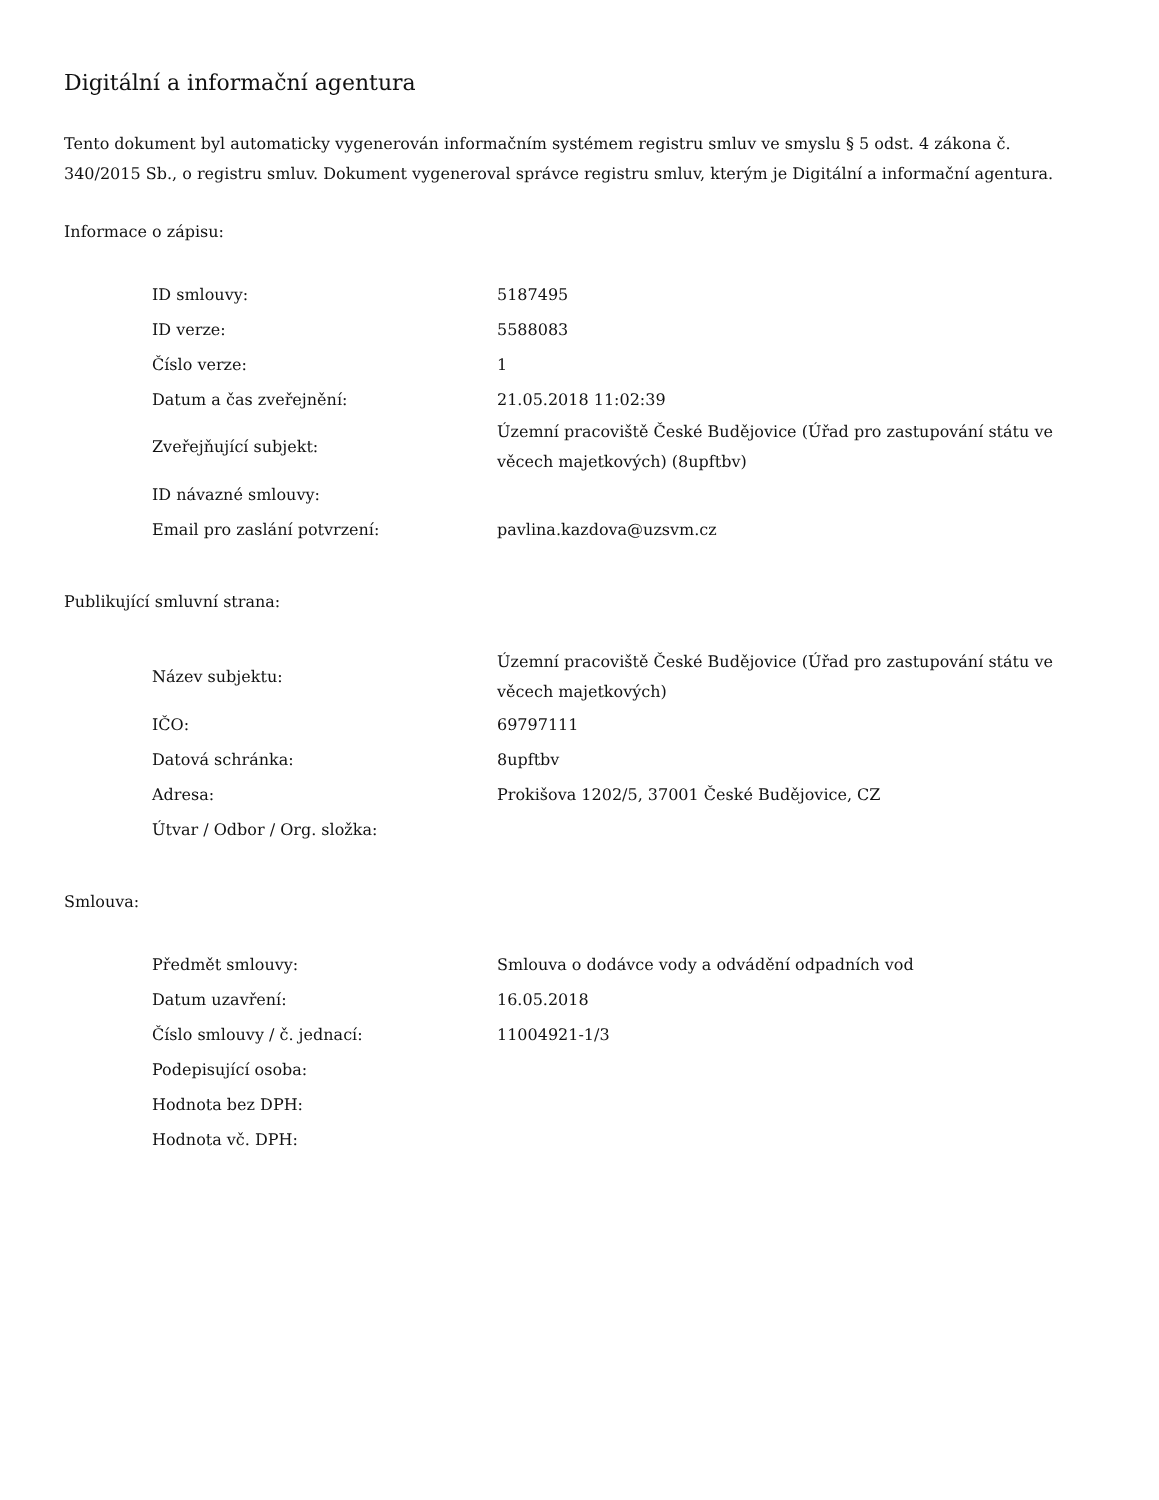Digitální a informační agentura
Tento dokument byl automaticky vygenerován informačním systémem registru smluv ve smyslu § 5 odst. 4 zákona č. 340/2015 Sb., o registru smluv. Dokument vygeneroval správce registru smluv, kterým je Digitální a informační agentura.
Informace o zápisu:
| ID smlouvy: | 5187495 |
| ID verze: | 5588083 |
| Číslo verze: | 1 |
| Datum a čas zveřejnění: | 21.05.2018 11:02:39 |
| Zveřejňující subjekt: | Územní pracoviště České Budějovice (Úřad pro zastupování státu ve věcech majetkových) (8upftbv) |
| ID návazné smlouvy: | |
| Email pro zaslání potvrzení: | pavlina.kazdova@uzsvm.cz |
Publikující smluvní strana:
| Název subjektu: | Územní pracoviště České Budějovice (Úřad pro zastupování státu ve věcech majetkových) |
| IČO: | 69797111 |
| Datová schránka: | 8upftbv |
| Adresa: | Prokišova 1202/5, 37001 České Budějovice, CZ |
| Útvar / Odbor / Org. složka: | |
Smlouva:
| Předmět smlouvy: | Smlouva o dodávce vody a odvádění odpadních vod |
| Datum uzavření: | 16.05.2018 |
| Číslo smlouvy / č. jednací: | 11004921-1/3 |
| Podepisující osoba: | |
| Hodnota bez DPH: | |
| Hodnota vč. DPH: | |